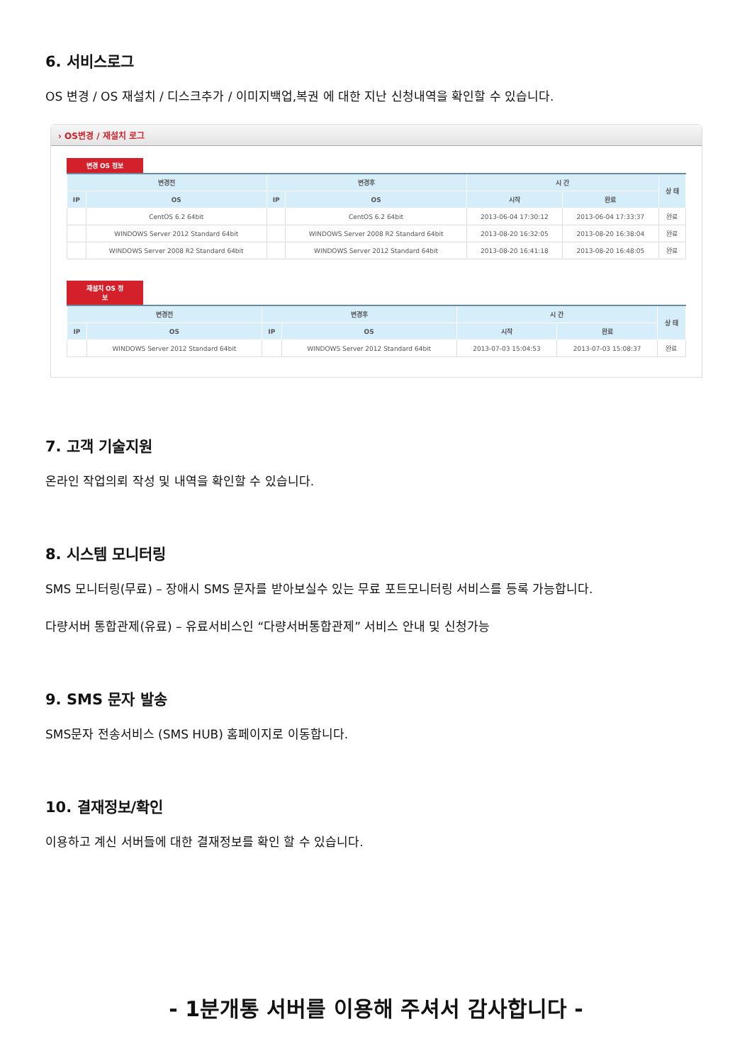6. 서비스로그
OS 변경 / OS 재설치 / 디스크추가 / 이미지백업,복권 에 대한 지난 신청내역을 확인할 수 있습니다.
› OS변경 / 재설치 로그
변경 OS 정보
| 변경전 | | 변경후 | | 시 간 | | 상 태 |
| --- | --- | --- | --- | --- | --- | --- |
| IP | OS | IP | OS | 시작 | 완료 | |
| | CentOS 6.2 64bit | | CentOS 6.2 64bit | 2013-06-04 17:30:12 | 2013-06-04 17:33:37 | 완료 |
| | WINDOWS Server 2012 Standard 64bit | | WINDOWS Server 2008 R2 Standard 64bit | 2013-08-20 16:32:05 | 2013-08-20 16:38:04 | 완료 |
| | WINDOWS Server 2008 R2 Standard 64bit | | WINDOWS Server 2012 Standard 64bit | 2013-08-20 16:41:18 | 2013-08-20 16:48:05 | 완료 |
재설치 OS 정보
| 변경전 | | 변경후 | | 시 간 | | 상 태 |
| --- | --- | --- | --- | --- | --- | --- |
| IP | OS | IP | OS | 시작 | 완료 | |
| | WINDOWS Server 2012 Standard 64bit | | WINDOWS Server 2012 Standard 64bit | 2013-07-03 15:04:53 | 2013-07-03 15:08:37 | 완료 |
7. 고객 기술지원
온라인 작업의뢰 작성 및 내역을 확인할 수 있습니다.
8. 시스템 모니터링
SMS 모니터링(무료) – 장애시 SMS 문자를 받아보실수 있는 무료 포트모니터링 서비스를 등록 가능합니다.
다량서버 통합관제(유료) – 유료서비스인 “다량서버통합관제” 서비스 안내 및 신청가능
9. SMS 문자 발송
SMS문자 전송서비스 (SMS HUB) 홈페이지로 이동합니다.
10. 결재정보/확인
이용하고 계신 서버들에 대한 결재정보를 확인 할 수 있습니다.
- 1분개통 서버를 이용해 주셔서 감사합니다 -